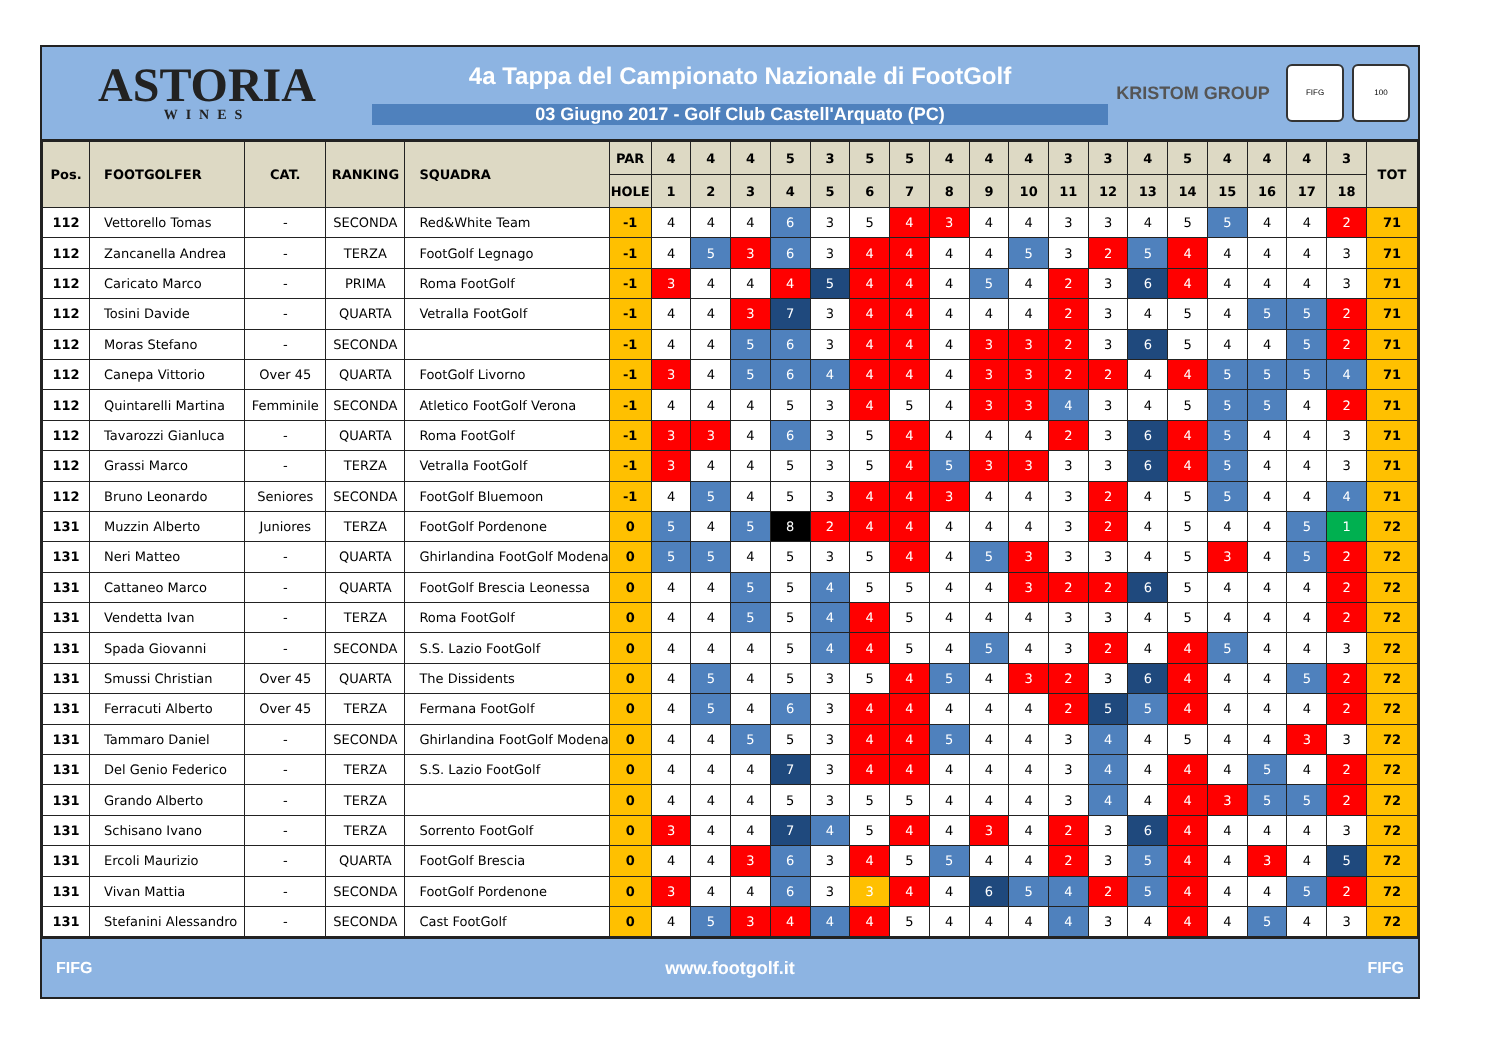ASTORIA
WINES
4a Tappa del Campionato Nazionale di FootGolf
03 Giugno 2017 - Golf Club Castell'Arquato (PC)
KRISTOM GROUP
FIFG 100
| Pos. | FOOTGOLFER | CAT. | RANKING | SQUADRA | PAR | 4 | 4 | 4 | 5 | 3 | 5 | 5 | 4 | 4 | 4 | 3 | 3 | 4 | 5 | 4 | 4 | 4 | 3 | TOT |
| --- | --- | --- | --- | --- | --- | --- | --- | --- | --- | --- | --- | --- | --- | --- | --- | --- | --- | --- | --- | --- | --- | --- | --- | --- |
| | | | | | HOLE | 1 | 2 | 3 | 4 | 5 | 6 | 7 | 8 | 9 | 10 | 11 | 12 | 13 | 14 | 15 | 16 | 17 | 18 | |
| 112 | Vettorello Tomas | - | SECONDA | Red&White Team | -1 | 4 | 4 | 4 | 6 | 3 | 5 | 4 | 3 | 4 | 4 | 3 | 3 | 4 | 5 | 5 | 4 | 4 | 2 | 71 |
| 112 | Zancanella Andrea | - | TERZA | FootGolf Legnago | -1 | 4 | 5 | 3 | 6 | 3 | 4 | 4 | 4 | 4 | 5 | 3 | 2 | 5 | 4 | 4 | 4 | 4 | 3 | 71 |
| 112 | Caricato Marco | - | PRIMA | Roma FootGolf | -1 | 3 | 4 | 4 | 4 | 5 | 4 | 4 | 4 | 5 | 4 | 2 | 3 | 6 | 4 | 4 | 4 | 4 | 3 | 71 |
| 112 | Tosini Davide | - | QUARTA | Vetralla FootGolf | -1 | 4 | 4 | 3 | 7 | 3 | 4 | 4 | 4 | 4 | 4 | 2 | 3 | 4 | 5 | 4 | 5 | 5 | 2 | 71 |
| 112 | Moras Stefano | - | SECONDA | | -1 | 4 | 4 | 5 | 6 | 3 | 4 | 4 | 4 | 3 | 3 | 2 | 3 | 6 | 5 | 4 | 4 | 5 | 2 | 71 |
| 112 | Canepa Vittorio | Over 45 | QUARTA | FootGolf Livorno | -1 | 3 | 4 | 5 | 6 | 4 | 4 | 4 | 4 | 3 | 3 | 2 | 2 | 4 | 4 | 5 | 5 | 5 | 4 | 71 |
| 112 | Quintarelli Martina | Femminile | SECONDA | Atletico FootGolf Verona | -1 | 4 | 4 | 4 | 5 | 3 | 4 | 5 | 4 | 3 | 3 | 4 | 3 | 4 | 5 | 5 | 5 | 4 | 2 | 71 |
| 112 | Tavarozzi Gianluca | - | QUARTA | Roma FootGolf | -1 | 3 | 3 | 4 | 6 | 3 | 5 | 4 | 4 | 4 | 4 | 2 | 3 | 6 | 4 | 5 | 4 | 4 | 3 | 71 |
| 112 | Grassi Marco | - | TERZA | Vetralla FootGolf | -1 | 3 | 4 | 4 | 5 | 3 | 5 | 4 | 5 | 3 | 3 | 3 | 3 | 6 | 4 | 5 | 4 | 4 | 3 | 71 |
| 112 | Bruno Leonardo | Seniores | SECONDA | FootGolf Bluemoon | -1 | 4 | 5 | 4 | 5 | 3 | 4 | 4 | 3 | 4 | 4 | 3 | 2 | 4 | 5 | 5 | 4 | 4 | 4 | 71 |
| 131 | Muzzin Alberto | Juniores | TERZA | FootGolf Pordenone | 0 | 5 | 4 | 5 | 8 | 2 | 4 | 4 | 4 | 4 | 4 | 3 | 2 | 4 | 5 | 4 | 4 | 5 | 1 | 72 |
| 131 | Neri Matteo | - | QUARTA | Ghirlandina FootGolf Modena | 0 | 5 | 5 | 4 | 5 | 3 | 5 | 4 | 4 | 5 | 3 | 3 | 3 | 4 | 5 | 3 | 4 | 5 | 2 | 72 |
| 131 | Cattaneo Marco | - | QUARTA | FootGolf Brescia Leonessa | 0 | 4 | 4 | 5 | 5 | 4 | 5 | 5 | 4 | 4 | 3 | 2 | 2 | 6 | 5 | 4 | 4 | 4 | 2 | 72 |
| 131 | Vendetta Ivan | - | TERZA | Roma FootGolf | 0 | 4 | 4 | 5 | 5 | 4 | 4 | 5 | 4 | 4 | 4 | 3 | 3 | 4 | 5 | 4 | 4 | 4 | 2 | 72 |
| 131 | Spada Giovanni | - | SECONDA | S.S. Lazio FootGolf | 0 | 4 | 4 | 4 | 5 | 4 | 4 | 5 | 4 | 5 | 4 | 3 | 2 | 4 | 4 | 5 | 4 | 4 | 3 | 72 |
| 131 | Smussi Christian | Over 45 | QUARTA | The Dissidents | 0 | 4 | 5 | 4 | 5 | 3 | 5 | 4 | 5 | 4 | 3 | 2 | 3 | 6 | 4 | 4 | 4 | 5 | 2 | 72 |
| 131 | Ferracuti Alberto | Over 45 | TERZA | Fermana FootGolf | 0 | 4 | 5 | 4 | 6 | 3 | 4 | 4 | 4 | 4 | 4 | 2 | 5 | 5 | 4 | 4 | 4 | 4 | 2 | 72 |
| 131 | Tammaro Daniel | - | SECONDA | Ghirlandina FootGolf Modena | 0 | 4 | 4 | 5 | 5 | 3 | 4 | 4 | 5 | 4 | 4 | 3 | 4 | 4 | 5 | 4 | 4 | 3 | 3 | 72 |
| 131 | Del Genio Federico | - | TERZA | S.S. Lazio FootGolf | 0 | 4 | 4 | 4 | 7 | 3 | 4 | 4 | 4 | 4 | 4 | 3 | 4 | 4 | 4 | 4 | 5 | 4 | 2 | 72 |
| 131 | Grando Alberto | - | TERZA | | 0 | 4 | 4 | 4 | 5 | 3 | 5 | 5 | 4 | 4 | 4 | 3 | 4 | 4 | 4 | 3 | 5 | 5 | 2 | 72 |
| 131 | Schisano Ivano | - | TERZA | Sorrento FootGolf | 0 | 3 | 4 | 4 | 7 | 4 | 5 | 4 | 4 | 3 | 4 | 2 | 3 | 6 | 4 | 4 | 4 | 4 | 3 | 72 |
| 131 | Ercoli Maurizio | - | QUARTA | FootGolf Brescia | 0 | 4 | 4 | 3 | 6 | 3 | 4 | 5 | 5 | 4 | 4 | 2 | 3 | 5 | 4 | 4 | 3 | 4 | 5 | 72 |
| 131 | Vivan Mattia | - | SECONDA | FootGolf Pordenone | 0 | 3 | 4 | 4 | 6 | 3 | 3 | 4 | 4 | 6 | 5 | 4 | 2 | 5 | 4 | 4 | 4 | 5 | 2 | 72 |
| 131 | Stefanini Alessandro | - | SECONDA | Cast FootGolf | 0 | 4 | 5 | 3 | 4 | 4 | 4 | 5 | 4 | 4 | 4 | 4 | 3 | 4 | 4 | 4 | 5 | 4 | 3 | 72 |
FIFG www.footgolf.it FIFG